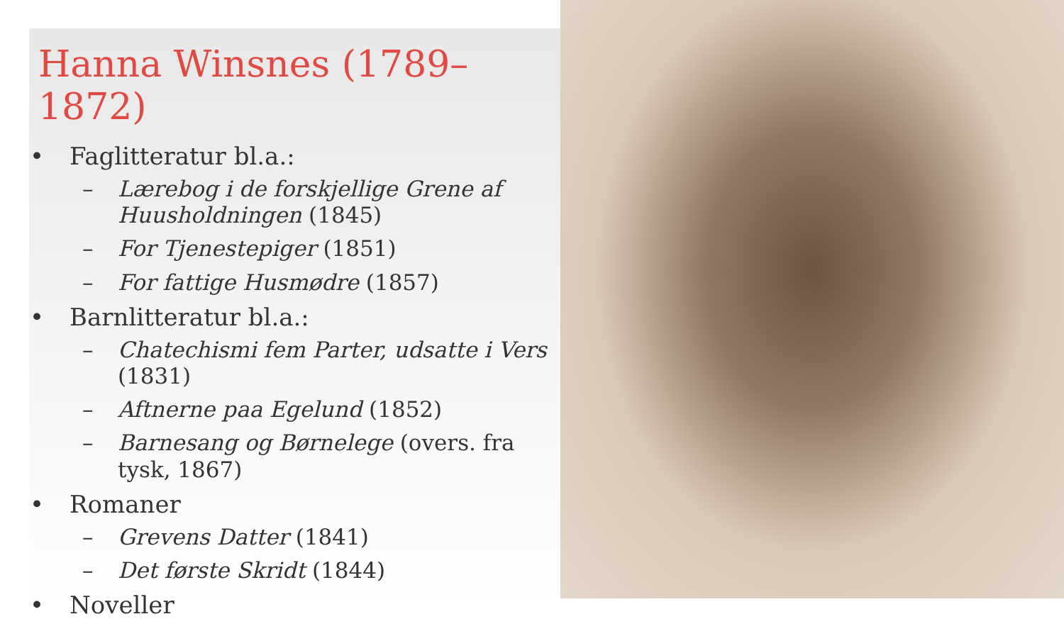Hanna Winsnes (1789–1872)
• Faglitteratur bl.a.:
– Lærebog i de forskjellige Grene af Huusholdningen (1845)
– For Tjenestepiger (1851)
– For fattige Husmødre (1857)
• Barnlitteratur bl.a.:
– Chatechismi fem Parter, udsatte i Vers (1831)
– Aftnerne paa Egelund (1852)
– Barnesang og Børnelege (overs. fra tysk, 1867)
• Romaner
– Grevens Datter (1841)
– Det første Skridt (1844)
• Noveller